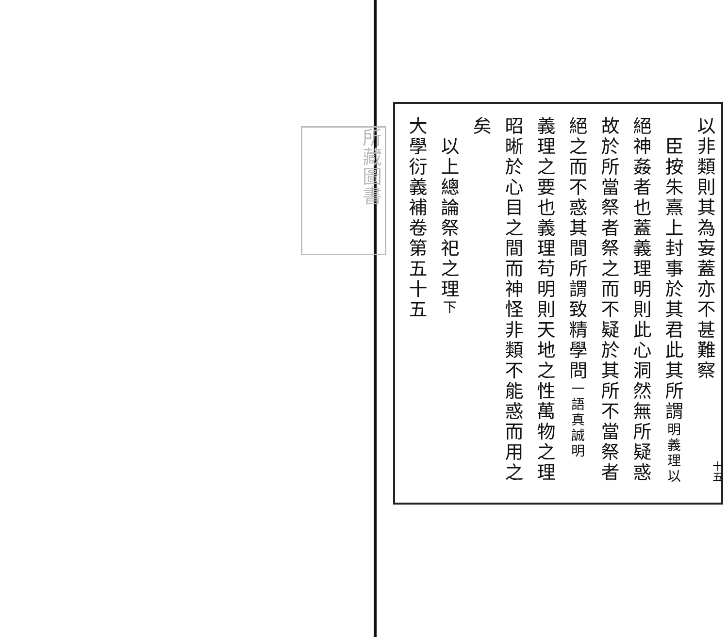所藏圖書
以非類則其為妄蓋亦不甚難察
　臣按朱熹上封事於其君此其所謂明義理以
絕神姦者也蓋義理明則此心洞然無所疑惑
故於所當祭者祭之而不疑於其所不當祭者
絕之而不惑其間所謂致精學問一語真誠明
義理之要也義理苟明則天地之性萬物之理
昭晰於心目之間而神怪非類不能惑而用之
矣
　以上總論祭祀之理下
大學衍義補卷第五十五
十五